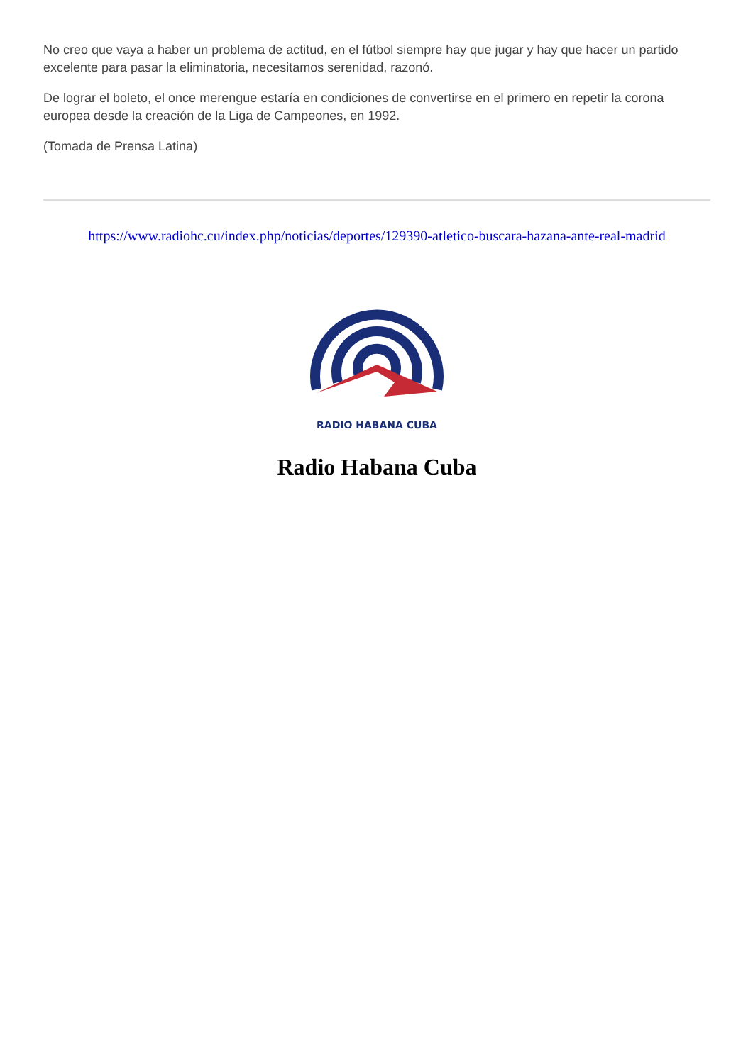No creo que vaya a haber un problema de actitud, en el fútbol siempre hay que jugar y hay que hacer un partido excelente para pasar la eliminatoria, necesitamos serenidad, razonó.
De lograr el boleto, el once merengue estaría en condiciones de convertirse en el primero en repetir la corona europea desde la creación de la Liga de Campeones, en 1992.
(Tomada de Prensa Latina)
https://www.radiohc.cu/index.php/noticias/deportes/129390-atletico-buscara-hazana-ante-real-madrid
RADIO HABANA CUBA
Radio Habana Cuba